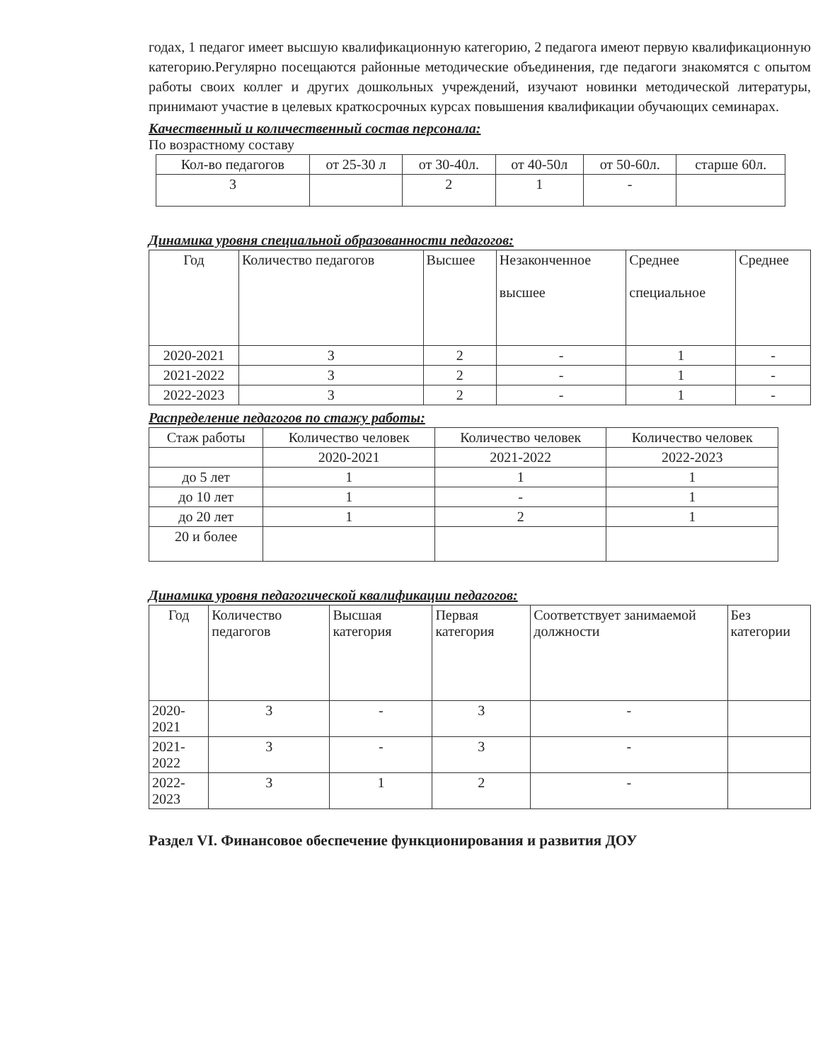годах, 1 педагог имеет высшую квалификационную категорию, 2 педагога имеют первую квалификационную категорию.Регулярно посещаются районные методические объединения, где педагоги знакомятся с опытом работы своих коллег и других дошкольных учреждений, изучают новинки методической литературы, принимают участие в целевых краткосрочных курсах повышения квалификации обучающих семинарах.
Качественный и количественный состав персонала:
По возрастному составу
| Кол-во педагогов | от 25-30 л | от 30-40л. | от 40-50л | от 50-60л. | старше 60л. |
| --- | --- | --- | --- | --- | --- |
| 3 | | 2 | 1 | - | |
Динамика уровня специальной образованности педагогов:
| Год | Количество педагогов | Высшее | Незаконченное высшее | Среднее специальное | Среднее |
| --- | --- | --- | --- | --- | --- |
| 2020-2021 | 3 | 2 | - | 1 | - |
| 2021-2022 | 3 | 2 | - | 1 | - |
| 2022-2023 | 3 | 2 | - | 1 | - |
Распределение педагогов по стажу работы:
| Стаж работы | Количество человек | Количество человек | Количество человек |
| --- | --- | --- | --- |
| | 2020-2021 | 2021-2022 | 2022-2023 |
| до 5 лет | 1 | 1 | 1 |
| до 10 лет | 1 | - | 1 |
| до 20 лет | 1 | 2 | 1 |
| 20 и более | | | |
Динамика уровня педагогической квалификации педагогов:
| Год | Количество педагогов | Высшая категория | Первая категория | Соответствует занимаемой должности | Без категории |
| --- | --- | --- | --- | --- | --- |
| 2020-2021 | 3 | - | 3 | - | |
| 2021-2022 | 3 | - | 3 | - | |
| 2022-2023 | 3 | 1 | 2 | - | |
Раздел VI. Финансовое обеспечение функционирования и развития ДОУ